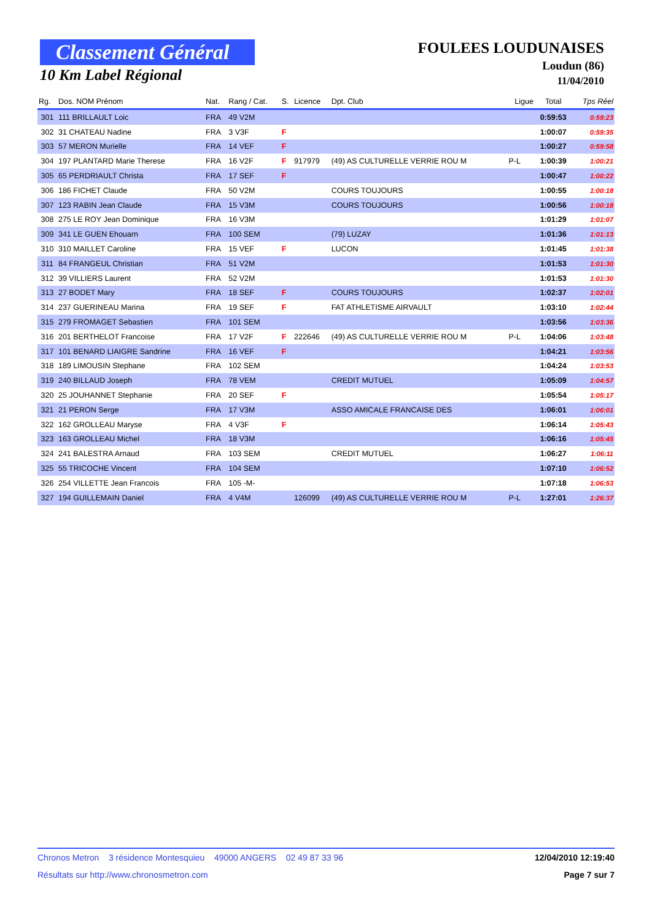Classement Général
10 Km Label Régional
FOULEES LOUDUNAISES
Loudun (86)
11/04/2010
| Rg. | Dos. NOM Prénom | Nat. | Rang / Cat. | S. | Licence | Dpt. Club | Ligue | Total | Tps Réel |
| --- | --- | --- | --- | --- | --- | --- | --- | --- | --- |
| 301 | 111 BRILLAULT Loic | FRA | 49 V2M | | | | | 0:59:53 | 0:59:23 |
| 302 | 31 CHATEAU Nadine | FRA | 3 V3F | F | | | | 1:00:07 | 0:59:35 |
| 303 | 57 MERON Murielle | FRA | 14 VEF | F | | | | 1:00:27 | 0:59:58 |
| 304 | 197 PLANTARD Marie Therese | FRA | 16 V2F | F | 917979 | (49) AS CULTURELLE VERRIE ROU M | P-L | 1:00:39 | 1:00:21 |
| 305 | 65 PERDRIAULT Christa | FRA | 17 SEF | F | | | | 1:00:47 | 1:00:22 |
| 306 | 186 FICHET Claude | FRA | 50 V2M | | | COURS TOUJOURS | | 1:00:55 | 1:00:18 |
| 307 | 123 RABIN Jean Claude | FRA | 15 V3M | | | COURS TOUJOURS | | 1:00:56 | 1:00:18 |
| 308 | 275 LE ROY Jean Dominique | FRA | 16 V3M | | | | | 1:01:29 | 1:01:07 |
| 309 | 341 LE GUEN Ehouarn | FRA | 100 SEM | | | (79) LUZAY | | 1:01:36 | 1:01:13 |
| 310 | 310 MAILLET Caroline | FRA | 15 VEF | F | | LUCON | | 1:01:45 | 1:01:38 |
| 311 | 84 FRANGEUL Christian | FRA | 51 V2M | | | | | 1:01:53 | 1:01:30 |
| 312 | 39 VILLIERS Laurent | FRA | 52 V2M | | | | | 1:01:53 | 1:01:30 |
| 313 | 27 BODET Mary | FRA | 18 SEF | F | | COURS TOUJOURS | | 1:02:37 | 1:02:01 |
| 314 | 237 GUERINEAU Marina | FRA | 19 SEF | F | | FAT ATHLETISME AIRVAULT | | 1:03:10 | 1:02:44 |
| 315 | 279 FROMAGET Sebastien | FRA | 101 SEM | | | | | 1:03:56 | 1:03:36 |
| 316 | 201 BERTHELOT Francoise | FRA | 17 V2F | F | 222646 | (49) AS CULTURELLE VERRIE ROU M | P-L | 1:04:06 | 1:03:48 |
| 317 | 101 BENARD LIAIGRE Sandrine | FRA | 16 VEF | F | | | | 1:04:21 | 1:03:56 |
| 318 | 189 LIMOUSIN Stephane | FRA | 102 SEM | | | | | 1:04:24 | 1:03:53 |
| 319 | 240 BILLAUD Joseph | FRA | 78 VEM | | | CREDIT MUTUEL | | 1:05:09 | 1:04:57 |
| 320 | 25 JOUHANNET Stephanie | FRA | 20 SEF | F | | | | 1:05:54 | 1:05:17 |
| 321 | 21 PERON Serge | FRA | 17 V3M | | | ASSO AMICALE FRANCAISE DES | | 1:06:01 | 1:06:01 |
| 322 | 162 GROLLEAU Maryse | FRA | 4 V3F | F | | | | 1:06:14 | 1:05:43 |
| 323 | 163 GROLLEAU Michel | FRA | 18 V3M | | | | | 1:06:16 | 1:05:45 |
| 324 | 241 BALESTRA Arnaud | FRA | 103 SEM | | | CREDIT MUTUEL | | 1:06:27 | 1:06:11 |
| 325 | 55 TRICOCHE Vincent | FRA | 104 SEM | | | | | 1:07:10 | 1:06:52 |
| 326 | 254 VILLETTE Jean Francois | FRA | 105 -M- | | | | | 1:07:18 | 1:06:53 |
| 327 | 194 GUILLEMAIN Daniel | FRA | 4 V4M | | 126099 | (49) AS CULTURELLE VERRIE ROU M | P-L | 1:27:01 | 1:26:37 |
Chronos Metron 3 résidence Montesquieu 49000 ANGERS 02 49 87 33 96 12/04/2010 12:19:40
Résultats sur http://www.chronosmetron.com Page 7 sur 7